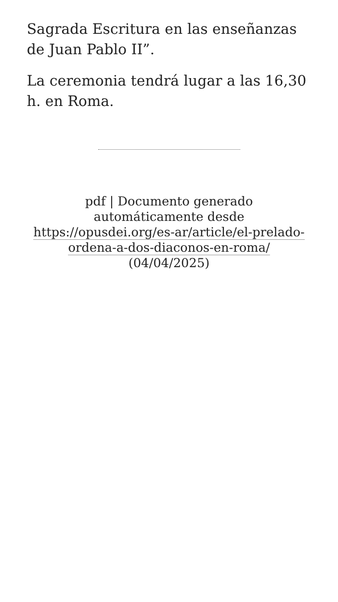Sagrada Escritura en las enseñanzas de Juan Pablo II”.
La ceremonia tendrá lugar a las 16,30 h. en Roma.
pdf | Documento generado automáticamente desde https://opusdei.org/es-ar/article/el-prelado-ordena-a-dos-diaconos-en-roma/ (04/04/2025)